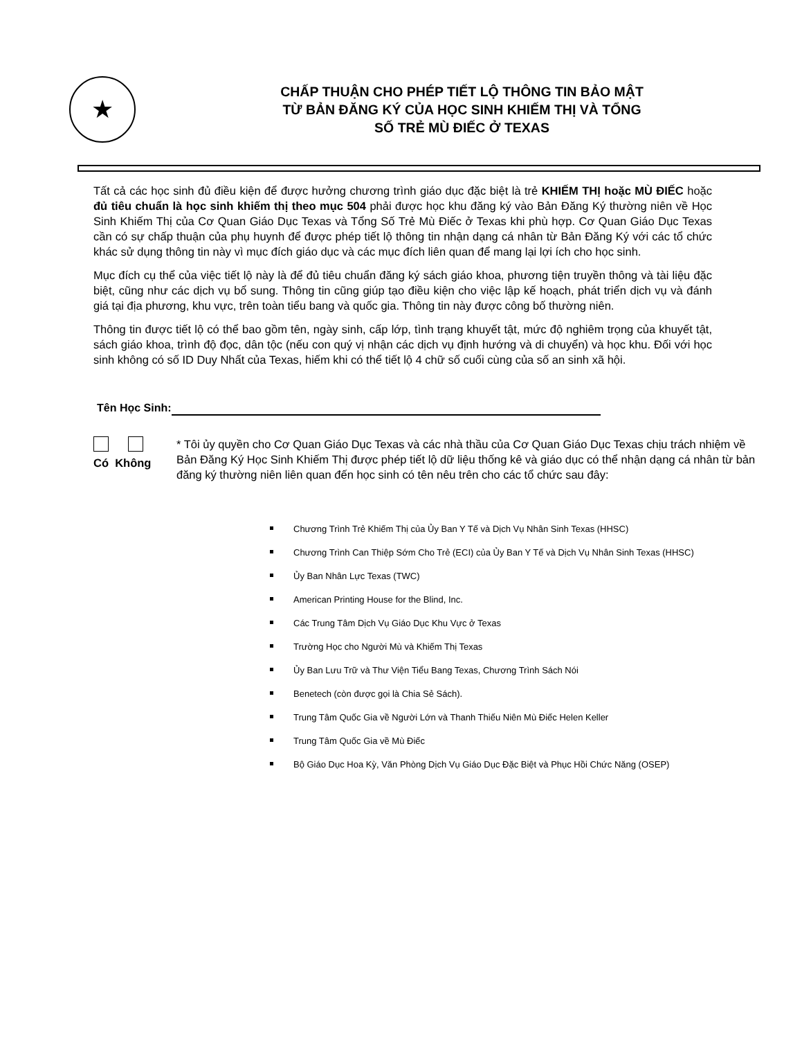★
CHẤP THUẬN CHO PHÉP TIẾT LỘ THÔNG TIN BẢO MẬT
TỪ BẢN ĐĂNG KÝ CỦA HỌC SINH KHIẾM THỊ VÀ TỔNG
SỐ TRẺ MÙ ĐIẾC Ở TEXAS
Tất cả các học sinh đủ điều kiện để được hưởng chương trình giáo dục đặc biệt là trẻ KHIẾM THỊ hoặc MÙ ĐIẾC hoặc đủ tiêu chuẩn là học sinh khiếm thị theo mục 504 phải được học khu đăng ký vào Bản Đăng Ký thường niên về Học Sinh Khiếm Thị của Cơ Quan Giáo Dục Texas và Tổng Số Trẻ Mù Điếc ở Texas khi phù hợp. Cơ Quan Giáo Dục Texas cần có sự chấp thuận của phụ huynh để được phép tiết lộ thông tin nhận dạng cá nhân từ Bản Đăng Ký với các tổ chức khác sử dụng thông tin này vì mục đích giáo dục và các mục đích liên quan để mang lại lợi ích cho học sinh.
Mục đích cụ thể của việc tiết lộ này là để đủ tiêu chuẩn đăng ký sách giáo khoa, phương tiện truyền thông và tài liệu đặc biệt, cũng như các dịch vụ bổ sung. Thông tin cũng giúp tạo điều kiện cho việc lập kế hoạch, phát triển dịch vụ và đánh giá tại địa phương, khu vực, trên toàn tiểu bang và quốc gia. Thông tin này được công bố thường niên.
Thông tin được tiết lộ có thể bao gồm tên, ngày sinh, cấp lớp, tình trạng khuyết tật, mức độ nghiêm trọng của khuyết tật, sách giáo khoa, trình độ đọc, dân tộc (nếu con quý vị nhận các dịch vụ định hướng và di chuyển) và học khu. Đối với học sinh không có số ID Duy Nhất của Texas, hiếm khi có thể tiết lộ 4 chữ số cuối cùng của số an sinh xã hội.
Tên Học Sinh:
Có Không * Tôi ủy quyền cho Cơ Quan Giáo Dục Texas và các nhà thầu của Cơ Quan Giáo Dục Texas chịu trách nhiệm về Bản Đăng Ký Học Sinh Khiếm Thị được phép tiết lộ dữ liệu thống kê và giáo dục có thể nhận dạng cá nhân từ bản đăng ký thường niên liên quan đến học sinh có tên nêu trên cho các tổ chức sau đây:
Chương Trình Trẻ Khiếm Thị của Ủy Ban Y Tế và Dịch Vụ Nhân Sinh Texas (HHSC)
Chương Trình Can Thiệp Sớm Cho Trẻ (ECI) của Ủy Ban Y Tế và Dịch Vụ Nhân Sinh Texas (HHSC)
Ủy Ban Nhân Lực Texas (TWC)
American Printing House for the Blind, Inc.
Các Trung Tâm Dịch Vụ Giáo Dục Khu Vực ở Texas
Trường Học cho Người Mù và Khiếm Thị Texas
Ủy Ban Lưu Trữ và Thư Viện Tiểu Bang Texas, Chương Trình Sách Nói
Benetech (còn được gọi là Chia Sẻ Sách).
Trung Tâm Quốc Gia về Người Lớn và Thanh Thiếu Niên Mù Điếc Helen Keller
Trung Tâm Quốc Gia về Mù Điếc
Bộ Giáo Dục Hoa Kỳ, Văn Phòng Dịch Vụ Giáo Dục Đặc Biệt và Phục Hồi Chức Năng (OSEP)